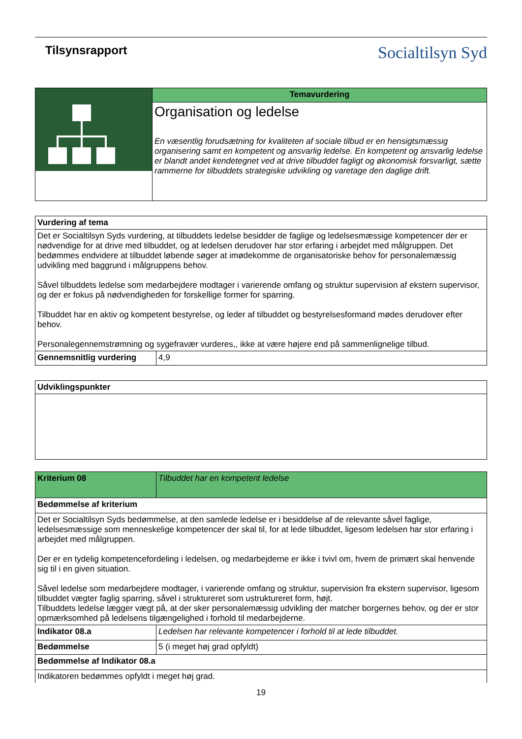Tilsynsrapport
Socialtilsyn Syd
| | Temavurdering |
| | Organisation og ledelse En væsentlig forudsætning for kvaliteten af sociale tilbud er en hensigtsmæssig organisering samt en kompetent og ansvarlig ledelse. En kompetent og ansvarlig ledelse er blandt andet kendetegnet ved at drive tilbuddet fagligt og økonomisk forsvarligt, sætte rammerne for tilbuddets strategiske udvikling og varetage den daglige drift. |
| Vurdering af tema | |
| Det er Socialtilsyn Syds vurdering, at tilbuddets ledelse besidder de faglige og ledelsesmæssige kompetencer der er nødvendige for at drive med tilbuddet, og at ledelsen derudover har stor erfaring i arbejdet med målgruppen. Det bedømmes endvidere at tilbuddet løbende søger at imødekomme de organisatoriske behov for personalemæssig udvikling med baggrund i målgruppens behov. Såvel tilbuddets ledelse som medarbejdere modtager i varierende omfang og struktur supervision af ekstern supervisor, og der er fokus på nødvendigheden for forskellige former for sparring. Tilbuddet har en aktiv og kompetent bestyrelse, og leder af tilbuddet og bestyrelsesformand mødes derudover efter behov. Personalegennemstrømning og sygefravær vurderes,, ikke at være højere end på sammenlignelige tilbud. | |
| Gennemsnitlig vurdering | 4,9 |
| Udviklingspunkter |
| Kriterium 08 | Tilbuddet har en kompetent ledelse |
| Bedømmelse af kriterium | |
| Det er Socialtilsyn Syds bedømmelse, at den samlede ledelse er i besiddelse af de relevante såvel faglige, ledelsesmæssige som menneskelige kompetencer der skal til, for at lede tilbuddet, ligesom ledelsen har stor erfaring i arbejdet med målgruppen. Der er en tydelig kompetencefordeling i ledelsen, og medarbejderne er ikke i tvivl om, hvem de primært skal henvende sig til i en given situation. Såvel ledelse som medarbejdere modtager, i varierende omfang og struktur, supervision fra ekstern supervisor, ligesom tilbuddet vægter faglig sparring, såvel i struktureret som ustruktureret form, højt. Tilbuddets ledelse lægger vægt på, at der sker personalemæssig udvikling der matcher borgernes behov, og der er stor opmærksomhed på ledelsens tilgængelighed i forhold til medarbejderne. | |
| Indikator 08.a | Ledelsen har relevante kompetencer i forhold til at lede tilbuddet. |
| Bedømmelse | 5 (i meget høj grad opfyldt) |
| Bedømmelse af Indikator 08.a | |
| Indikatoren bedømmes opfyldt i meget høj grad. | |
19